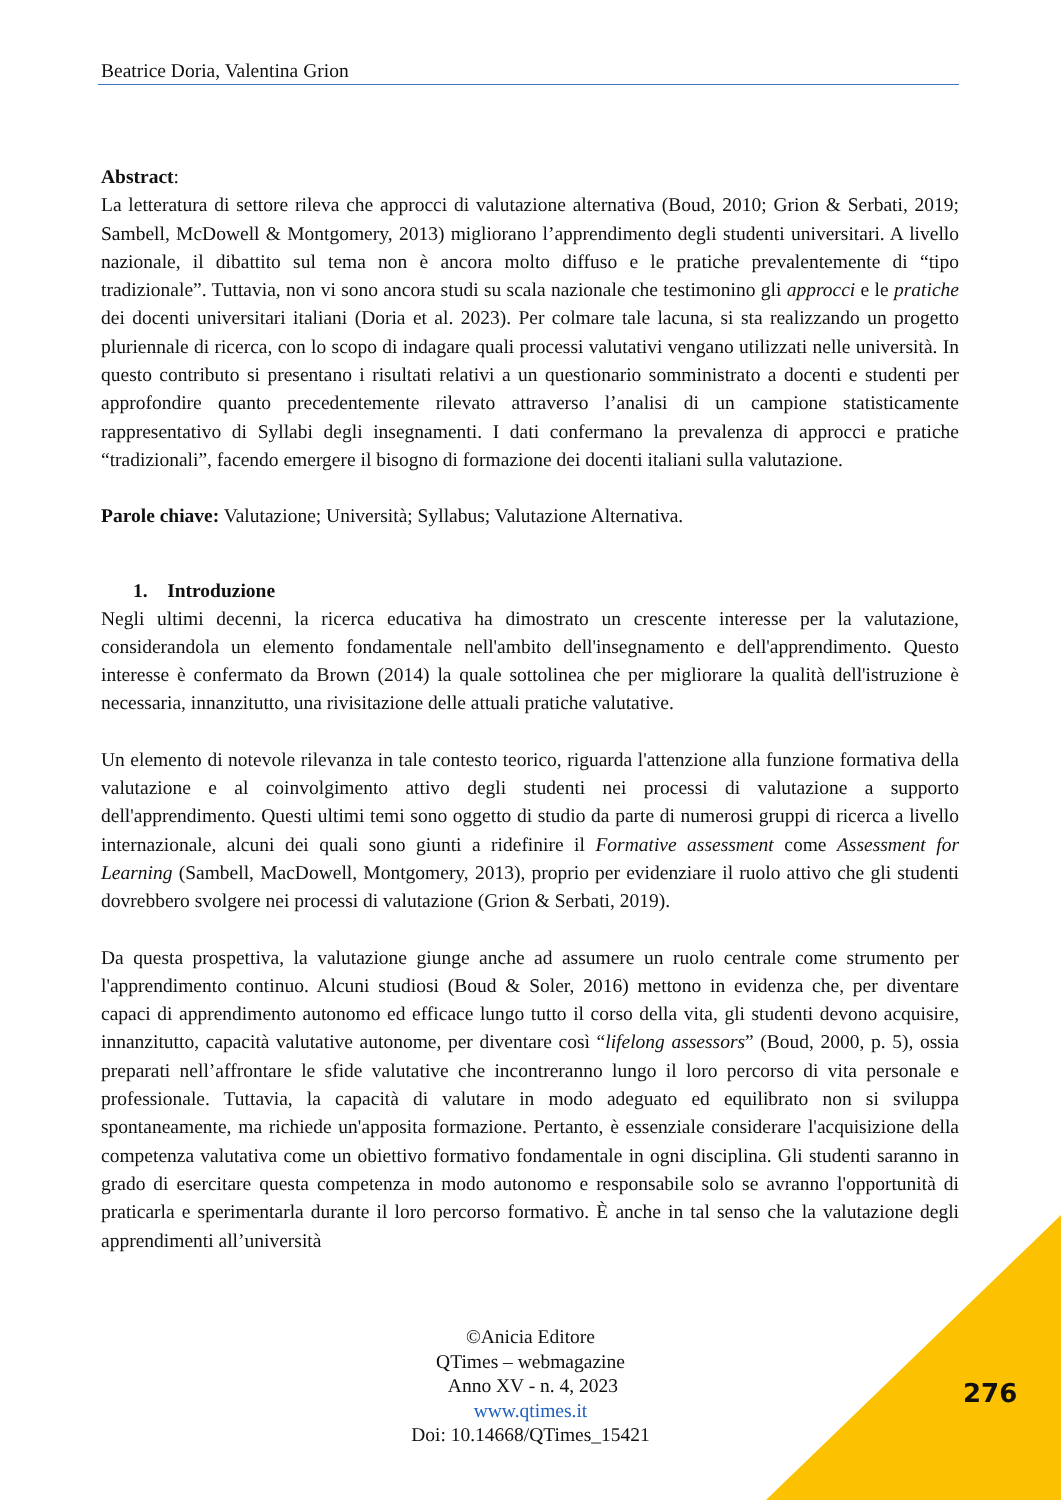Beatrice Doria, Valentina Grion
Abstract:
La letteratura di settore rileva che approcci di valutazione alternativa (Boud, 2010; Grion & Serbati, 2019; Sambell, McDowell & Montgomery, 2013) migliorano l’apprendimento degli studenti universitari. A livello nazionale, il dibattito sul tema non è ancora molto diffuso e le pratiche prevalentemente di “tipo tradizionale”. Tuttavia, non vi sono ancora studi su scala nazionale che testimonino gli approcci e le pratiche dei docenti universitari italiani (Doria et al. 2023). Per colmare tale lacuna, si sta realizzando un progetto pluriennale di ricerca, con lo scopo di indagare quali processi valutativi vengano utilizzati nelle università. In questo contributo si presentano i risultati relativi a un questionario somministrato a docenti e studenti per approfondire quanto precedentemente rilevato attraverso l’analisi di un campione statisticamente rappresentativo di Syllabi degli insegnamenti. I dati confermano la prevalenza di approcci e pratiche “tradizionali”, facendo emergere il bisogno di formazione dei docenti italiani sulla valutazione.
Parole chiave: Valutazione; Università; Syllabus; Valutazione Alternativa.
1. Introduzione
Negli ultimi decenni, la ricerca educativa ha dimostrato un crescente interesse per la valutazione, considerandola un elemento fondamentale nell'ambito dell'insegnamento e dell'apprendimento. Questo interesse è confermato da Brown (2014) la quale sottolinea che per migliorare la qualità dell'istruzione è necessaria, innanzitutto, una rivisitazione delle attuali pratiche valutative.
Un elemento di notevole rilevanza in tale contesto teorico, riguarda l'attenzione alla funzione formativa della valutazione e al coinvolgimento attivo degli studenti nei processi di valutazione a supporto dell'apprendimento. Questi ultimi temi sono oggetto di studio da parte di numerosi gruppi di ricerca a livello internazionale, alcuni dei quali sono giunti a ridefinire il Formative assessment come Assessment for Learning (Sambell, MacDowell, Montgomery, 2013), proprio per evidenziare il ruolo attivo che gli studenti dovrebbero svolgere nei processi di valutazione (Grion & Serbati, 2019).
Da questa prospettiva, la valutazione giunge anche ad assumere un ruolo centrale come strumento per l'apprendimento continuo. Alcuni studiosi (Boud & Soler, 2016) mettono in evidenza che, per diventare capaci di apprendimento autonomo ed efficace lungo tutto il corso della vita, gli studenti devono acquisire, innanzitutto, capacità valutative autonome, per diventare così “lifelong assessors” (Boud, 2000, p. 5), ossia preparati nell’affrontare le sfide valutative che incontreranno lungo il loro percorso di vita personale e professionale. Tuttavia, la capacità di valutare in modo adeguato ed equilibrato non si sviluppa spontaneamente, ma richiede un'apposita formazione. Pertanto, è essenziale considerare l'acquisizione della competenza valutativa come un obiettivo formativo fondamentale in ogni disciplina. Gli studenti saranno in grado di esercitare questa competenza in modo autonomo e responsabile solo se avranno l'opportunità di praticarla e sperimentarla durante il loro percorso formativo. È anche in tal senso che la valutazione degli apprendimenti all’università
©Anicia Editore
QTimes – webmagazine
Anno XV - n. 4, 2023
www.qtimes.it
Doi: 10.14668/QTimes_15421
276